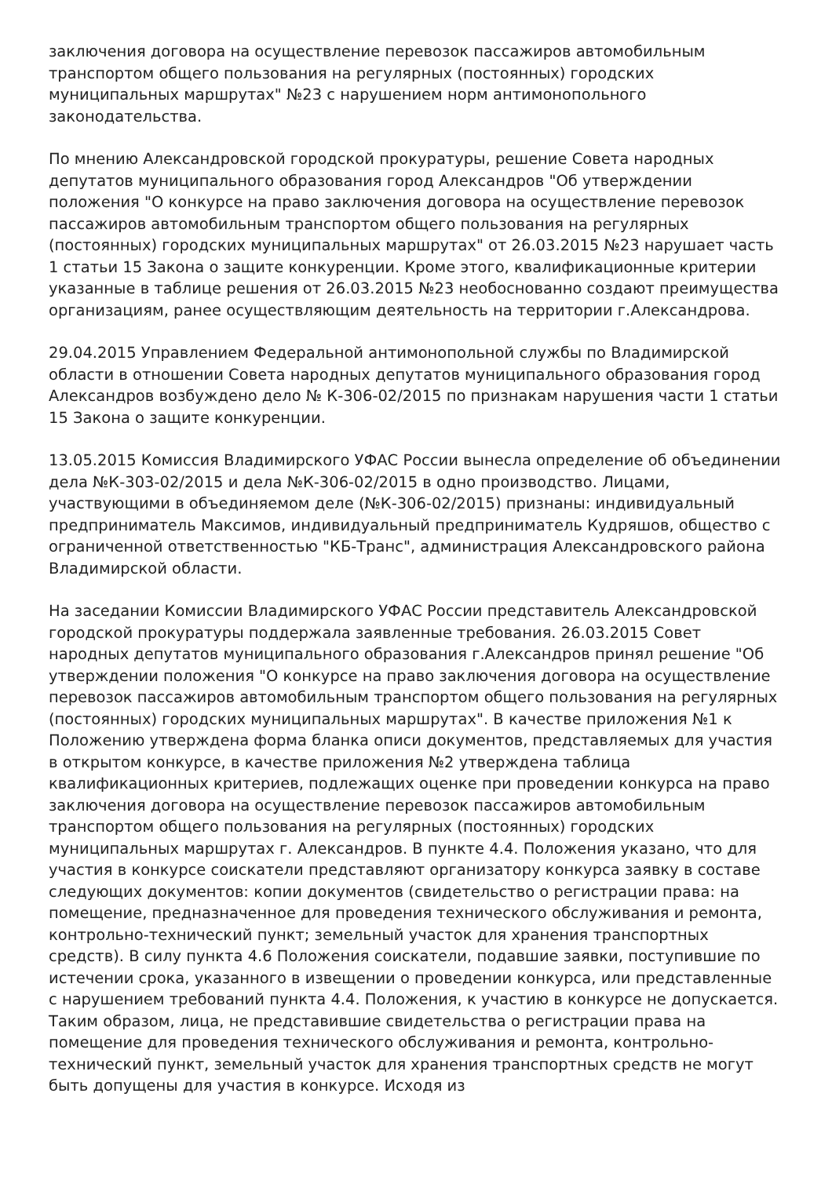заключения договора на осуществление перевозок пассажиров автомобильным транспортом общего пользования на регулярных (постоянных) городских муниципальных маршрутах" №23 с нарушением норм антимонопольного законодательства.
По мнению Александровской городской прокуратуры, решение Совета народных депутатов муниципального образования город Александров "Об утверждении положения "О конкурсе на право заключения договора на осуществление перевозок пассажиров автомобильным транспортом общего пользования на регулярных (постоянных) городских муниципальных маршрутах" от 26.03.2015 №23 нарушает часть 1 статьи 15 Закона о защите конкуренции. Кроме этого, квалификационные критерии указанные в таблице решения от 26.03.2015 №23 необоснованно создают преимущества организациям, ранее осуществляющим деятельность на территории г.Александрова.
29.04.2015 Управлением Федеральной антимонопольной службы по Владимирской области в отношении Совета народных депутатов муниципального образования город Александров возбуждено дело № К-306-02/2015 по признакам нарушения части 1 статьи 15 Закона о защите конкуренции.
13.05.2015 Комиссия Владимирского УФАС России вынесла определение об объединении дела №К-303-02/2015 и дела №К-306-02/2015 в одно производство. Лицами, участвующими в объединяемом деле (№К-306-02/2015) признаны: индивидуальный предприниматель Максимов, индивидуальный предприниматель Кудряшов, общество с ограниченной ответственностью "КБ-Транс", администрация Александровского района Владимирской области.
На заседании Комиссии Владимирского УФАС России представитель Александровской городской прокуратуры поддержала заявленные требования. 26.03.2015 Совет народных депутатов муниципального образования г.Александров принял решение "Об утверждении положения "О конкурсе на право заключения договора на осуществление перевозок пассажиров автомобильным транспортом общего пользования на регулярных (постоянных) городских муниципальных маршрутах". В качестве приложения №1 к Положению утверждена форма бланка описи документов, представляемых для участия в открытом конкурсе, в качестве приложения №2 утверждена таблица квалификационных критериев, подлежащих оценке при проведении конкурса на право заключения договора на осуществление перевозок пассажиров автомобильным транспортом общего пользования на регулярных (постоянных) городских муниципальных маршрутах г. Александров. В пункте 4.4. Положения указано, что для участия в конкурсе соискатели представляют организатору конкурса заявку в составе следующих документов: копии документов (свидетельство о регистрации права: на помещение, предназначенное для проведения технического обслуживания и ремонта, контрольно-технический пункт; земельный участок для хранения транспортных средств). В силу пункта 4.6 Положения соискатели, подавшие заявки, поступившие по истечении срока, указанного в извещении о проведении конкурса, или представленные с нарушением требований пункта 4.4. Положения, к участию в конкурсе не допускается. Таким образом, лица, не представившие свидетельства о регистрации права на помещение для проведения технического обслуживания и ремонта, контрольно-технический пункт, земельный участок для хранения транспортных средств не могут быть допущены для участия в конкурсе. Исходя из